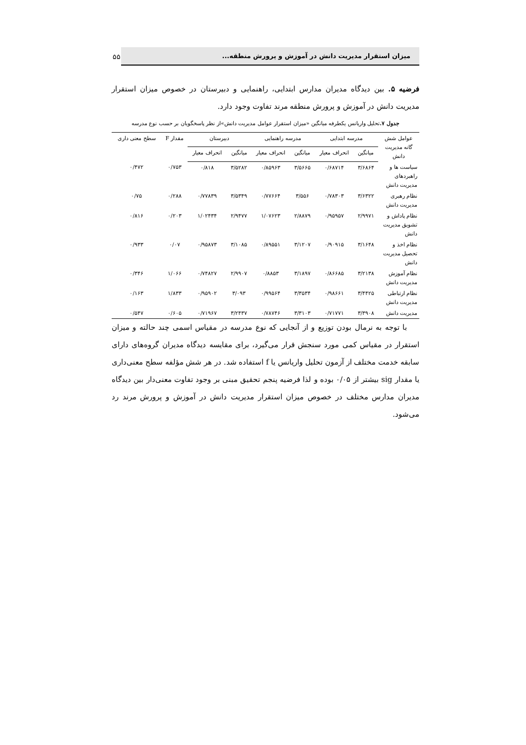میزان استقرار مدیریت دانش در آموزش و پرورش منطقه...
۵۵
فرضیه ۵. بین دیدگاه مدیران مدارس ابتدایی، راهنمایی و دبیرستان در خصوص میزان استقرار مدیریت دانش در آموزش و پرورش منطقه مرند تفاوت وجود دارد.
جدول ۷. تحلیل واریانس یکطرفه میانگین «میزان استقرار عوامل مدیریت دانش»از نظر پاسخگویان بر حسب نوع مدرسه
| عوامل شش گانه مدیریت دانش | مدرسه ابتدایی | | مدرسه راهنمایی | | دبیرستان | | مقدار F | سطح معنی داری |
| --- | --- | --- | --- | --- | --- | --- | --- | --- |
| | میانگین | انحراف معیار | میانگین | انحراف معیار | میانگین | انحراف معیار | | |
| سیاست ها و راهبردهای مدیریت دانش | ۳/۶۸۶۴ | ۰/۶۸۷۱۴ | ۳/۵۶۶۵ | ۰/۸۵۹۶۳ | ۳/۵۲۸۲ | ۰/۸۱۸ | ۰/۷۵۳ | ۰/۴۷۲ |
| نظام رهبری مدیریت دانش | ۳/۶۳۲۲ | ۰/۷۸۳۰۳ | ۳/۵۵۶ | ۰/۷۷۶۶۴ | ۳/۵۳۴۹ | ۰/۷۷۸۳۹ | ۰/۲۸۸ | ۰/۷۵ |
| نظام پاداش و تشویق مدیریت دانش | ۲/۹۹۷۱ | ۰/۹۵۹۵۷ | ۲/۸۸۷۹ | ۱/۰۷۶۲۳ | ۲/۹۴۷۷ | ۱/۰۲۴۳۴ | ۰/۲۰۳ | ۰/۸۱۶ |
| نظام اخذ و تحصیل مدیریت دانش | ۳/۱۶۴۸ | ۰/۹۰۹۱۵ | ۳/۱۲۰۷ | ۰/۸۹۵۵۱ | ۳/۱۰۸۵ | ۰/۹۵۸۷۳ | ۰/۰۷ | ۰/۹۳۳ |
| نظام آموزش مدیریت دانش | ۳/۲۱۳۸ | ۰/۸۶۶۸۵ | ۳/۱۸۹۷ | ۰/۸۸۵۳ | ۲/۹۹۰۷ | ۰/۷۴۸۲۷ | ۱/۰۶۶ | ۰/۳۴۶ |
| نظام ارتباطی مدیریت دانش | ۳/۴۴۲۵ | ۰/۹۸۶۶۱ | ۳/۳۵۳۴ | ۰/۹۹۵۶۴ | ۳/۰۹۳ | ۰/۹۵۹۰۲ | ۱/۸۳۳ | ۰/۱۶۳ |
| مدیریت دانش | ۳/۳۹۰۸ | ۰/۷۱۷۷۱ | ۳/۳۱۰۳ | ۰/۷۸۷۴۶ | ۳/۲۴۳۷ | ۰/۷۱۹۶۷ | ۰/۶۰۵ | ۰/۵۴۷ |
با توجه به نرمال بودن توزیع و از آنجایی که نوع مدرسه در مقیاس اسمی چند حالته و میزان استقرار در مقیاس کمی مورد سنجش قرار می‌گیرد، برای مقایسه دیدگاه مدیران گروه‌های دارای سابقه خدمت مختلف از آزمون تحلیل واریانس یا f استفاده شد. در هر شش مؤلفه سطح معنی‌داری یا مقدار sig بیشتر از ۰/۰۵ بوده و لذا فرضیه پنجم تحقیق مبنی بر وجود تفاوت معنی‌دار بین دیدگاه مدیران مدارس مختلف در خصوص میزان استقرار مدیریت دانش در آموزش و پرورش مرند رد می‌شود.